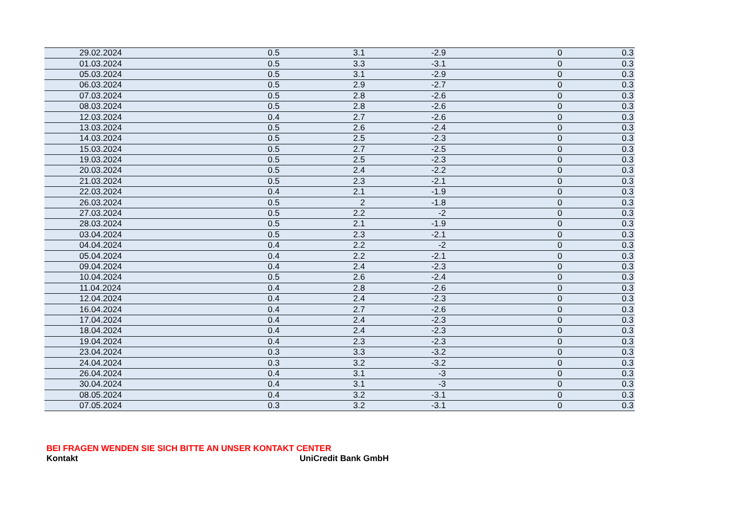| 29.02.2024 | 0.5 | 3.1 | -2.9 | 0 | 0.3 |
| 01.03.2024 | 0.5 | 3.3 | -3.1 | 0 | 0.3 |
| 05.03.2024 | 0.5 | 3.1 | -2.9 | 0 | 0.3 |
| 06.03.2024 | 0.5 | 2.9 | -2.7 | 0 | 0.3 |
| 07.03.2024 | 0.5 | 2.8 | -2.6 | 0 | 0.3 |
| 08.03.2024 | 0.5 | 2.8 | -2.6 | 0 | 0.3 |
| 12.03.2024 | 0.4 | 2.7 | -2.6 | 0 | 0.3 |
| 13.03.2024 | 0.5 | 2.6 | -2.4 | 0 | 0.3 |
| 14.03.2024 | 0.5 | 2.5 | -2.3 | 0 | 0.3 |
| 15.03.2024 | 0.5 | 2.7 | -2.5 | 0 | 0.3 |
| 19.03.2024 | 0.5 | 2.5 | -2.3 | 0 | 0.3 |
| 20.03.2024 | 0.5 | 2.4 | -2.2 | 0 | 0.3 |
| 21.03.2024 | 0.5 | 2.3 | -2.1 | 0 | 0.3 |
| 22.03.2024 | 0.4 | 2.1 | -1.9 | 0 | 0.3 |
| 26.03.2024 | 0.5 | 2 | -1.8 | 0 | 0.3 |
| 27.03.2024 | 0.5 | 2.2 | -2 | 0 | 0.3 |
| 28.03.2024 | 0.5 | 2.1 | -1.9 | 0 | 0.3 |
| 03.04.2024 | 0.5 | 2.3 | -2.1 | 0 | 0.3 |
| 04.04.2024 | 0.4 | 2.2 | -2 | 0 | 0.3 |
| 05.04.2024 | 0.4 | 2.2 | -2.1 | 0 | 0.3 |
| 09.04.2024 | 0.4 | 2.4 | -2.3 | 0 | 0.3 |
| 10.04.2024 | 0.5 | 2.6 | -2.4 | 0 | 0.3 |
| 11.04.2024 | 0.4 | 2.8 | -2.6 | 0 | 0.3 |
| 12.04.2024 | 0.4 | 2.4 | -2.3 | 0 | 0.3 |
| 16.04.2024 | 0.4 | 2.7 | -2.6 | 0 | 0.3 |
| 17.04.2024 | 0.4 | 2.4 | -2.3 | 0 | 0.3 |
| 18.04.2024 | 0.4 | 2.4 | -2.3 | 0 | 0.3 |
| 19.04.2024 | 0.4 | 2.3 | -2.3 | 0 | 0.3 |
| 23.04.2024 | 0.3 | 3.3 | -3.2 | 0 | 0.3 |
| 24.04.2024 | 0.3 | 3.2 | -3.2 | 0 | 0.3 |
| 26.04.2024 | 0.4 | 3.1 | -3 | 0 | 0.3 |
| 30.04.2024 | 0.4 | 3.1 | -3 | 0 | 0.3 |
| 08.05.2024 | 0.4 | 3.2 | -3.1 | 0 | 0.3 |
| 07.05.2024 | 0.3 | 3.2 | -3.1 | 0 | 0.3 |
BEI FRAGEN WENDEN SIE SICH BITTE AN UNSER KONTAKT CENTER
Kontakt UniCredit Bank GmbH